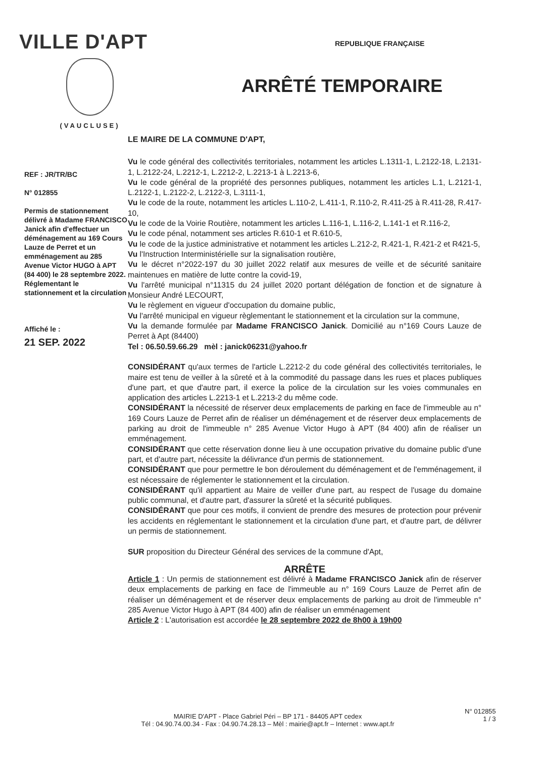VILLE D'APT
(VAUCLUSE)
REPUBLIQUE FRANÇAISE
ARRÊTÉ TEMPORAIRE
REF : JR/TR/BC
N° 012855
Permis de stationnement délivré à Madame FRANCISCO Janick afin d'effectuer un déménagement au 169 Cours Lauze de Perret et un emménagement au 285 Avenue Victor HUGO à APT (84 400) le 28 septembre 2022.
Réglementant le stationnement et la circulation
Affiché le :
21 SEP. 2022
LE MAIRE DE LA COMMUNE D'APT,
Vu le code général des collectivités territoriales, notamment les articles L.1311-1, L.2122-18, L.2131-1, L.2122-24, L.2212-1, L.2212-2, L.2213-1 à L.2213-6,
Vu le code général de la propriété des personnes publiques, notamment les articles L.1, L.2121-1, L.2122-1, L.2122-2, L.2122-3, L.3111-1,
Vu le code de la route, notamment les articles L.110-2, L.411-1, R.110-2, R.411-25 à R.411-28, R.417-10,
Vu le code de la Voirie Routière, notamment les articles L.116-1, L.116-2, L.141-1 et R.116-2,
Vu le code pénal, notamment ses articles R.610-1 et R.610-5,
Vu le code de la justice administrative et notamment les articles L.212-2, R.421-1, R.421-2 et R421-5,
Vu l'Instruction Interministérielle sur la signalisation routière,
Vu le décret n°2022-197 du 30 juillet 2022 relatif aux mesures de veille et de sécurité sanitaire maintenues en matière de lutte contre la covid-19,
Vu l'arrêté municipal n°11315 du 24 juillet 2020 portant délégation de fonction et de signature à Monsieur André LECOURT,
Vu le règlement en vigueur d'occupation du domaine public,
Vu l'arrêté municipal en vigueur règlementant le stationnement et la circulation sur la commune,
Vu la demande formulée par Madame FRANCISCO Janick. Domicilié au n°169 Cours Lauze de Perret à Apt (84400)
Tel : 06.50.59.66.29 mèl : janick06231@yahoo.fr
CONSIDÉRANT qu'aux termes de l'article L.2212-2 du code général des collectivités territoriales, le maire est tenu de veiller à la sûreté et à la commodité du passage dans les rues et places publiques d'une part, et que d'autre part, il exerce la police de la circulation sur les voies communales en application des articles L.2213-1 et L.2213-2 du même code.
CONSIDÉRANT la nécessité de réserver deux emplacements de parking en face de l'immeuble au n° 169 Cours Lauze de Perret afin de réaliser un déménagement et de réserver deux emplacements de parking au droit de l'immeuble n° 285 Avenue Victor Hugo à APT (84 400) afin de réaliser un emménagement.
CONSIDÉRANT que cette réservation donne lieu à une occupation privative du domaine public d'une part, et d'autre part, nécessite la délivrance d'un permis de stationnement.
CONSIDÉRANT que pour permettre le bon déroulement du déménagement et de l'emménagement, il est nécessaire de réglementer le stationnement et la circulation.
CONSIDÉRANT qu'il appartient au Maire de veiller d'une part, au respect de l'usage du domaine public communal, et d'autre part, d'assurer la sûreté et la sécurité publiques.
CONSIDÉRANT que pour ces motifs, il convient de prendre des mesures de protection pour prévenir les accidents en réglementant le stationnement et la circulation d'une part, et d'autre part, de délivrer un permis de stationnement.
SUR proposition du Directeur Général des services de la commune d'Apt,
ARRÊTE
Article 1 : Un permis de stationnement est délivré à Madame FRANCISCO Janick afin de réserver deux emplacements de parking en face de l'immeuble au n° 169 Cours Lauze de Perret afin de réaliser un déménagement et de réserver deux emplacements de parking au droit de l'immeuble n° 285 Avenue Victor Hugo à APT (84 400) afin de réaliser un emménagement
Article 2 : L'autorisation est accordée le 28 septembre 2022 de 8h00 à 19h00
MAIRIE D'APT - Place Gabriel Péri – BP 171 - 84405 APT cedex
Tél : 04.90.74.00.34 - Fax : 04.90.74.28.13 – Mèl : mairie@apt.fr – Internet : www.apt.fr
N° 012855
1 / 3